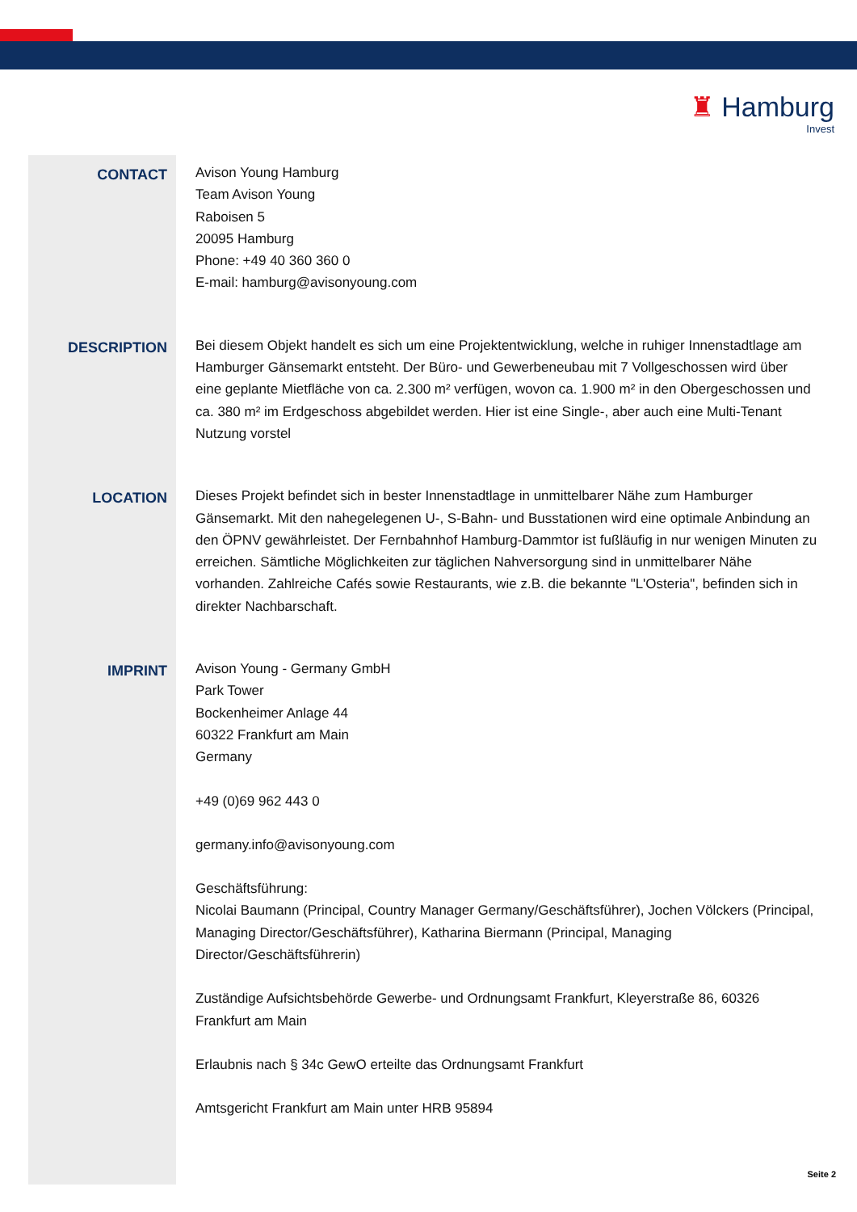♜ Hamburg
Invest
CONTACT
Avison Young Hamburg
Team Avison Young
Raboisen 5
20095 Hamburg
Phone: +49 40 360 360 0
E-mail: hamburg@avisonyoung.com
DESCRIPTION
Bei diesem Objekt handelt es sich um eine Projektentwicklung, welche in ruhiger Innenstadtlage am Hamburger Gänsemarkt entsteht. Der Büro- und Gewerbeneubau mit 7 Vollgeschossen wird über eine geplante Mietfläche von ca. 2.300 m² verfügen, wovon ca. 1.900 m² in den Obergeschossen und ca. 380 m² im Erdgeschoss abgebildet werden. Hier ist eine Single-, aber auch eine Multi-Tenant Nutzung vorstel
LOCATION
Dieses Projekt befindet sich in bester Innenstadtlage in unmittelbarer Nähe zum Hamburger Gänsemarkt. Mit den nahegelegenen U-, S-Bahn- und Busstationen wird eine optimale Anbindung an den ÖPNV gewährleistet. Der Fernbahnhof Hamburg-Dammtor ist fußläufig in nur wenigen Minuten zu erreichen. Sämtliche Möglichkeiten zur täglichen Nahversorgung sind in unmittelbarer Nähe vorhanden. Zahlreiche Cafés sowie Restaurants, wie z.B. die bekannte "L'Osteria", befinden sich in direkter Nachbarschaft.
IMPRINT
Avison Young - Germany GmbH
Park Tower
Bockenheimer Anlage 44
60322 Frankfurt am Main
Germany
+49 (0)69 962 443 0
germany.info@avisonyoung.com
Geschäftsführung:
Nicolai Baumann (Principal, Country Manager Germany/Geschäftsführer), Jochen Völckers (Principal, Managing Director/Geschäftsführer), Katharina Biermann (Principal, Managing Director/Geschäftsführerin)
Zuständige Aufsichtsbehörde Gewerbe- und Ordnungsamt Frankfurt, Kleyerstraße 86, 60326 Frankfurt am Main
Erlaubnis nach § 34c GewO erteilte das Ordnungsamt Frankfurt
Amtsgericht Frankfurt am Main unter HRB 95894
Seite 2